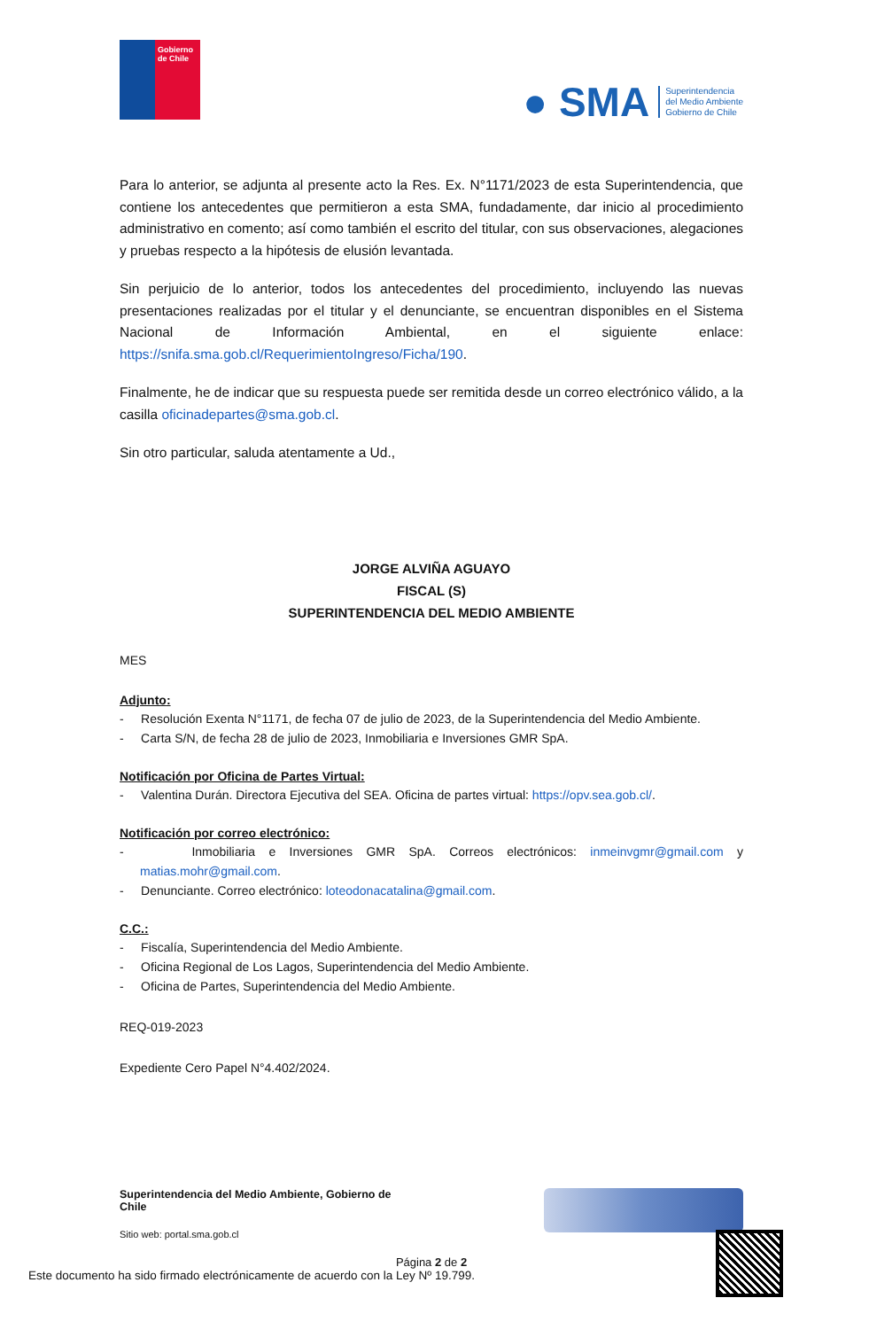Gobierno de Chile
● SMA Superintendencia
del Medio Ambiente
Gobierno de Chile
Para lo anterior, se adjunta al presente acto la Res. Ex. N°1171/2023 de esta Superintendencia, que contiene los antecedentes que permitieron a esta SMA, fundadamente, dar inicio al procedimiento administrativo en comento; así como también el escrito del titular, con sus observaciones, alegaciones y pruebas respecto a la hipótesis de elusión levantada.
Sin perjuicio de lo anterior, todos los antecedentes del procedimiento, incluyendo las nuevas presentaciones realizadas por el titular y el denunciante, se encuentran disponibles en el Sistema Nacional de Información Ambiental, en el siguiente enlace: https://snifa.sma.gob.cl/RequerimientoIngreso/Ficha/190.
Finalmente, he de indicar que su respuesta puede ser remitida desde un correo electrónico válido, a la casilla oficinadepartes@sma.gob.cl.
Sin otro particular, saluda atentamente a Ud.,
JORGE ALVIÑA AGUAYO
FISCAL (S)
SUPERINTENDENCIA DEL MEDIO AMBIENTE
MES
Adjunto:
- Resolución Exenta N°1171, de fecha 07 de julio de 2023, de la Superintendencia del Medio Ambiente.
- Carta S/N, de fecha 28 de julio de 2023, Inmobiliaria e Inversiones GMR SpA.
Notificación por Oficina de Partes Virtual:
- Valentina Durán. Directora Ejecutiva del SEA. Oficina de partes virtual: https://opv.sea.gob.cl/.
Notificación por correo electrónico:
- Inmobiliaria e Inversiones GMR SpA. Correos electrónicos: inmeinvgmr@gmail.com y matias.mohr@gmail.com.
- Denunciante. Correo electrónico: loteodonacatalina@gmail.com.
C.C.:
- Fiscalía, Superintendencia del Medio Ambiente.
- Oficina Regional de Los Lagos, Superintendencia del Medio Ambiente.
- Oficina de Partes, Superintendencia del Medio Ambiente.
REQ-019-2023
Expediente Cero Papel N°4.402/2024.
Superintendencia del Medio Ambiente, Gobierno de Chile
Sitio web: portal.sma.gob.cl
Página 2 de 2
Este documento ha sido firmado electrónicamente de acuerdo con la Ley Nº 19.799.